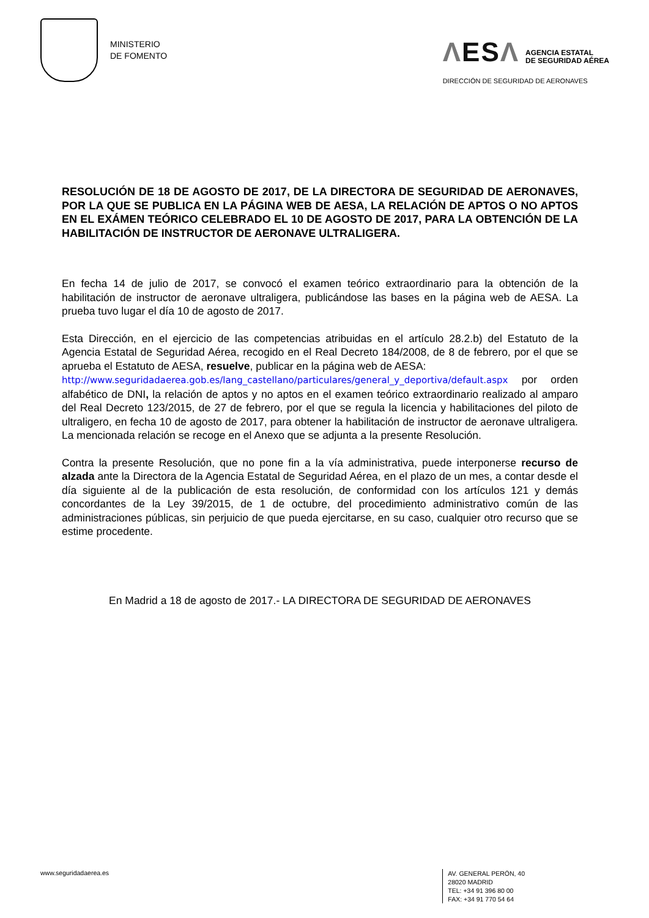MINISTERIO
DE FOMENTO
ΛESΛ AGENCIA ESTATAL
DE SEGURIDAD AÉREA
DIRECCIÓN DE SEGURIDAD DE AERONAVES
RESOLUCIÓN DE 18 DE AGOSTO DE 2017, DE LA DIRECTORA DE SEGURIDAD DE AERONAVES, POR LA QUE SE PUBLICA EN LA PÁGINA WEB DE AESA, LA RELACIÓN DE APTOS O NO APTOS EN EL EXÁMEN TEÓRICO CELEBRADO EL 10 DE AGOSTO DE 2017, PARA LA OBTENCIÓN DE LA HABILITACIÓN DE INSTRUCTOR DE AERONAVE ULTRALIGERA.
En fecha 14 de julio de 2017, se convocó el examen teórico extraordinario para la obtención de la habilitación de instructor de aeronave ultraligera, publicándose las bases en la página web de AESA. La prueba tuvo lugar el día 10 de agosto de 2017.
Esta Dirección, en el ejercicio de las competencias atribuidas en el artículo 28.2.b) del Estatuto de la Agencia Estatal de Seguridad Aérea, recogido en el Real Decreto 184/2008, de 8 de febrero, por el que se aprueba el Estatuto de AESA, resuelve, publicar en la página web de AESA:
http://www.seguridadaerea.gob.es/lang_castellano/particulares/general_y_deportiva/default.aspx por orden alfabético de DNI, la relación de aptos y no aptos en el examen teórico extraordinario realizado al amparo del Real Decreto 123/2015, de 27 de febrero, por el que se regula la licencia y habilitaciones del piloto de ultraligero, en fecha 10 de agosto de 2017, para obtener la habilitación de instructor de aeronave ultraligera. La mencionada relación se recoge en el Anexo que se adjunta a la presente Resolución.
Contra la presente Resolución, que no pone fin a la vía administrativa, puede interponerse recurso de alzada ante la Directora de la Agencia Estatal de Seguridad Aérea, en el plazo de un mes, a contar desde el día siguiente al de la publicación de esta resolución, de conformidad con los artículos 121 y demás concordantes de la Ley 39/2015, de 1 de octubre, del procedimiento administrativo común de las administraciones públicas, sin perjuicio de que pueda ejercitarse, en su caso, cualquier otro recurso que se estime procedente.
En Madrid a 18 de agosto de 2017.- LA DIRECTORA DE SEGURIDAD DE AERONAVES
www.seguridadaerea.es
AV. GENERAL PERÓN, 40
28020 MADRID
TEL: +34 91 396 80 00
FAX: +34 91 770 54 64